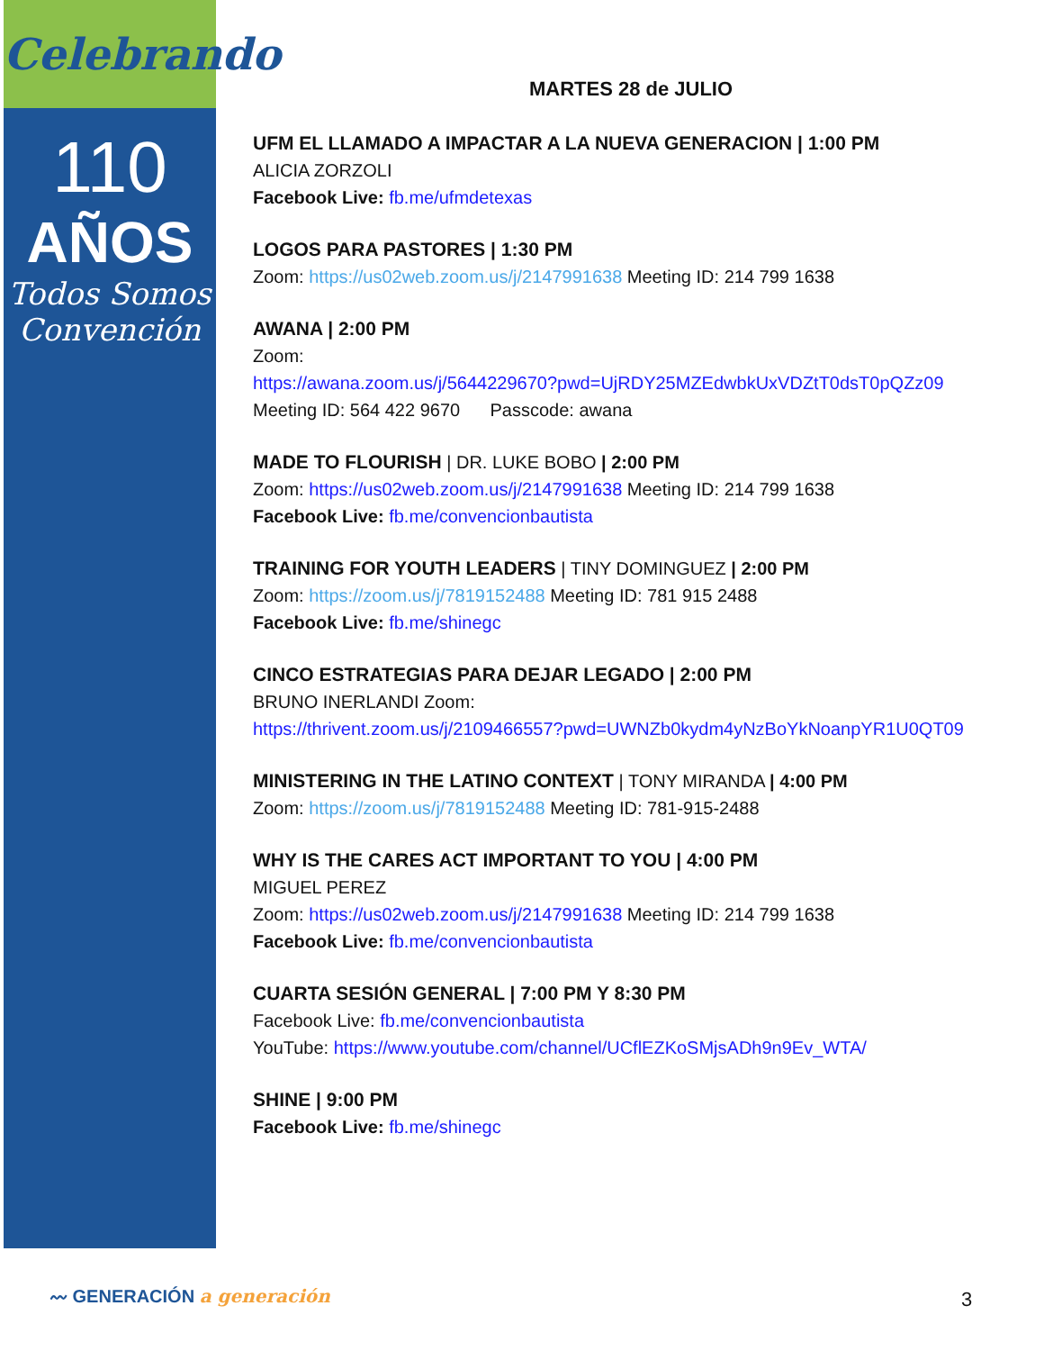Celebrando
110
AÑOS
Todos Somos Convención
MARTES 28 de JULIO
UFM EL LLAMADO A IMPACTAR A LA NUEVA GENERACION | 1:00 PM
ALICIA ZORZOLI
Facebook Live: fb.me/ufmdetexas
LOGOS PARA PASTORES | 1:30 PM
Zoom: https://us02web.zoom.us/j/2147991638 Meeting ID: 214 799 1638
AWANA | 2:00 PM
Zoom:
https://awana.zoom.us/j/5644229670?pwd=UjRDY25MZEdwbkUxVDZtT0dsT0pQZz09
Meeting ID: 564 422 9670 Passcode: awana
MADE TO FLOURISH | DR. LUKE BOBO | 2:00 PM
Zoom: https://us02web.zoom.us/j/2147991638 Meeting ID: 214 799 1638
Facebook Live: fb.me/convencionbautista
TRAINING FOR YOUTH LEADERS | TINY DOMINGUEZ | 2:00 PM
Zoom: https://zoom.us/j/7819152488 Meeting ID: 781 915 2488
Facebook Live: fb.me/shinegc
CINCO ESTRATEGIAS PARA DEJAR LEGADO | 2:00 PM
BRUNO INERLANDI Zoom:
https://thrivent.zoom.us/j/2109466557?pwd=UWNZb0kydm4yNzBoYkNoanpYR1U0QT09
MINISTERING IN THE LATINO CONTEXT | TONY MIRANDA | 4:00 PM
Zoom: https://zoom.us/j/7819152488 Meeting ID: 781-915-2488
WHY IS THE CARES ACT IMPORTANT TO YOU | 4:00 PM
MIGUEL PEREZ
Zoom: https://us02web.zoom.us/j/2147991638 Meeting ID: 214 799 1638
Facebook Live: fb.me/convencionbautista
CUARTA SESIÓN GENERAL | 7:00 PM Y 8:30 PM
Facebook Live: fb.me/convencionbautista
YouTube: https://www.youtube.com/channel/UCflEZKoSMjsADh9n9Ev_WTA/
SHINE | 9:00 PM
Facebook Live: fb.me/shinegc
〰 GENERACIÓN a generación 3